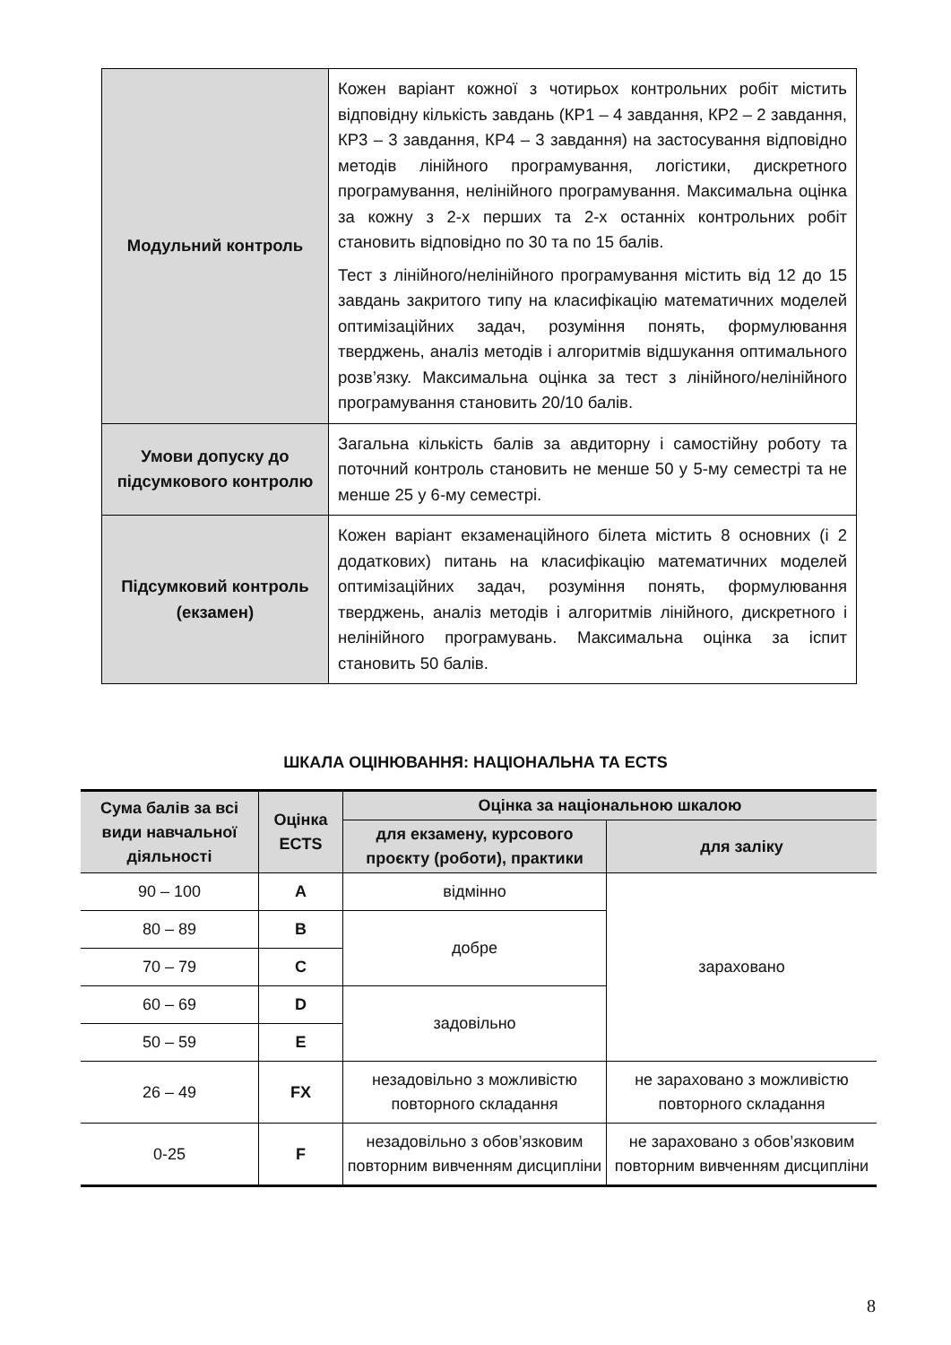| Модульний контроль | Кожен варіант кожної з чотирьох контрольних робіт містить відповідну кількість завдань (КР1 – 4 завдання, КР2 – 2 завдання, КР3 – 3 завдання, КР4 – 3 завдання) на застосування відповідно методів лінійного програмування, логістики, дискретного програмування, нелінійного програмування. Максимальна оцінка за кожну з 2-х перших та 2-х останніх контрольних робіт становить відповідно по 30 та по 15 балів. Тест з лінійного/нелінійного програмування містить від 12 до 15 завдань закритого типу на класифікацію математичних моделей оптимізаційних задач, розуміння понять, формулювання тверджень, аналіз методів і алгоритмів відшукання оптимального розв’язку. Максимальна оцінка за тест з лінійного/нелінійного програмування становить 20/10 балів. |
| Умови допуску до підсумкового контролю | Загальна кількість балів за авдиторну і самостійну роботу та поточний контроль становить не менше 50 у 5-му семестрі та не менше 25 у 6-му семестрі. |
| Підсумковий контроль (екзамен) | Кожен варіант екзаменаційного білета містить 8 основних (і 2 додаткових) питань на класифікацію математичних моделей оптимізаційних задач, розуміння понять, формулювання тверджень, аналіз методів і алгоритмів лінійного, дискретного і нелінійного програмувань. Максимальна оцінка за іспит становить 50 балів. |
ШКАЛА ОЦІНЮВАННЯ: НАЦІОНАЛЬНА ТА ECTS
| Сума балів за всі види навчальної діяльності | Оцінка ECTS | Оцінка за національною шкалою | |
| --- | --- | --- | --- |
| | | для екзамену, курсового проєкту (роботи), практики | для заліку |
| 90 – 100 | A | відмінно | зараховано |
| 80 – 89 | B | добре | |
| 70 – 79 | C | | |
| 60 – 69 | D | задовільно | |
| 50 – 59 | E | | |
| 26 – 49 | FX | незадовільно з можливістю повторного складання | не зараховано з можливістю повторного складання |
| 0-25 | F | незадовільно з обов’язковим повторним вивченням дисципліни | не зараховано з обов’язковим повторним вивченням дисципліни |
8